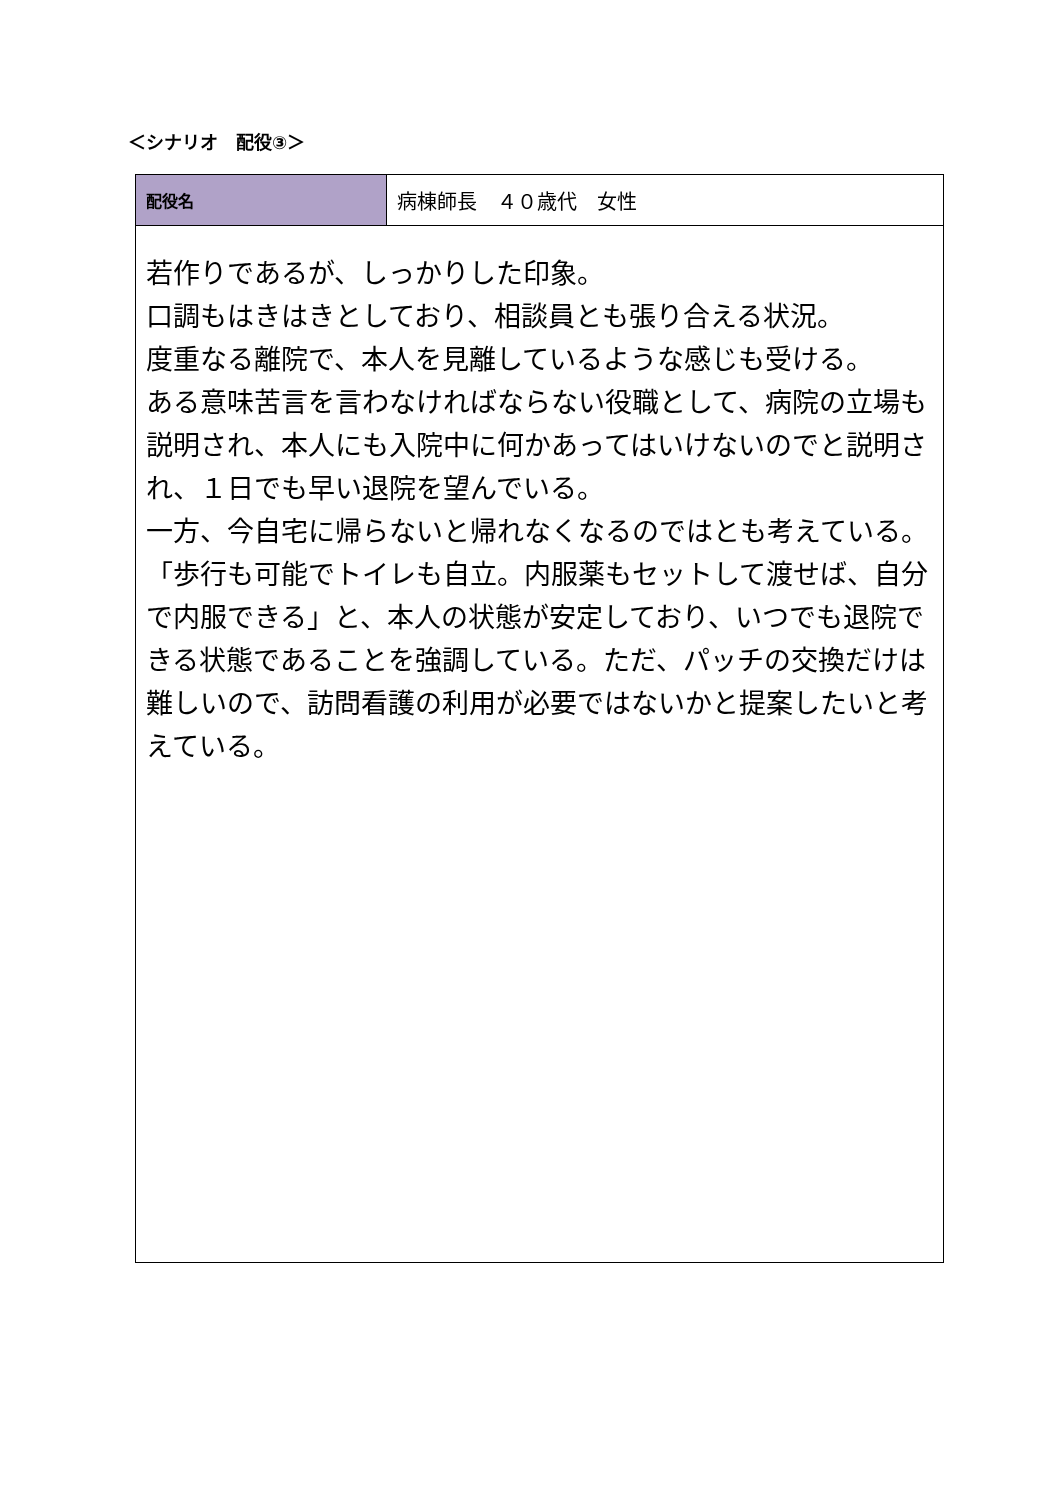＜シナリオ　配役③＞
| 配役名 | 病棟師長 ４０歳代 女性 |
| 若作りであるが、しっかりした印象。 口調もはきはきとしており、相談員とも張り合える状況。 度重なる離院で、本人を見離しているような感じも受ける。 ある意味苦言を言わなければならない役職として、病院の立場も説明され、本人にも入院中に何かあってはいけないのでと説明され、１日でも早い退院を望んでいる。 一方、今自宅に帰らないと帰れなくなるのではとも考えている。 「歩行も可能でトイレも自立。内服薬もセットして渡せば、自分で内服できる」と、本人の状態が安定しており、いつでも退院できる状態であることを強調している。ただ、パッチの交換だけは難しいので、訪問看護の利用が必要ではないかと提案したいと考えている。 | |